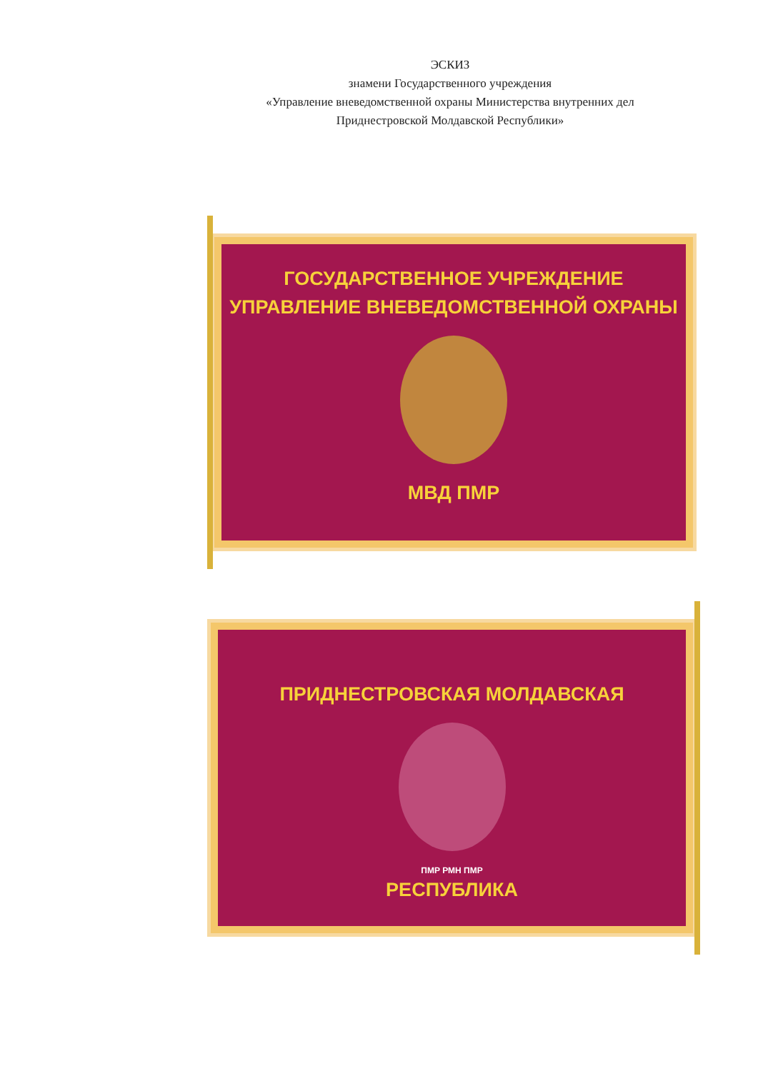ЭСКИЗ
знамени Государственного учреждения
«Управление вневедомственной охраны Министерства внутренних дел
Приднестровской Молдавской Республики»
ГОСУДАРСТВЕННОЕ УЧРЕЖДЕНИЕ
УПРАВЛЕНИЕ ВНЕВЕДОМСТВЕННОЙ ОХРАНЫ
МВД ПМР
ПРИДНЕСТРОВСКАЯ МОЛДАВСКАЯ
ПМР РМН ПМР
РЕСПУБЛИКА